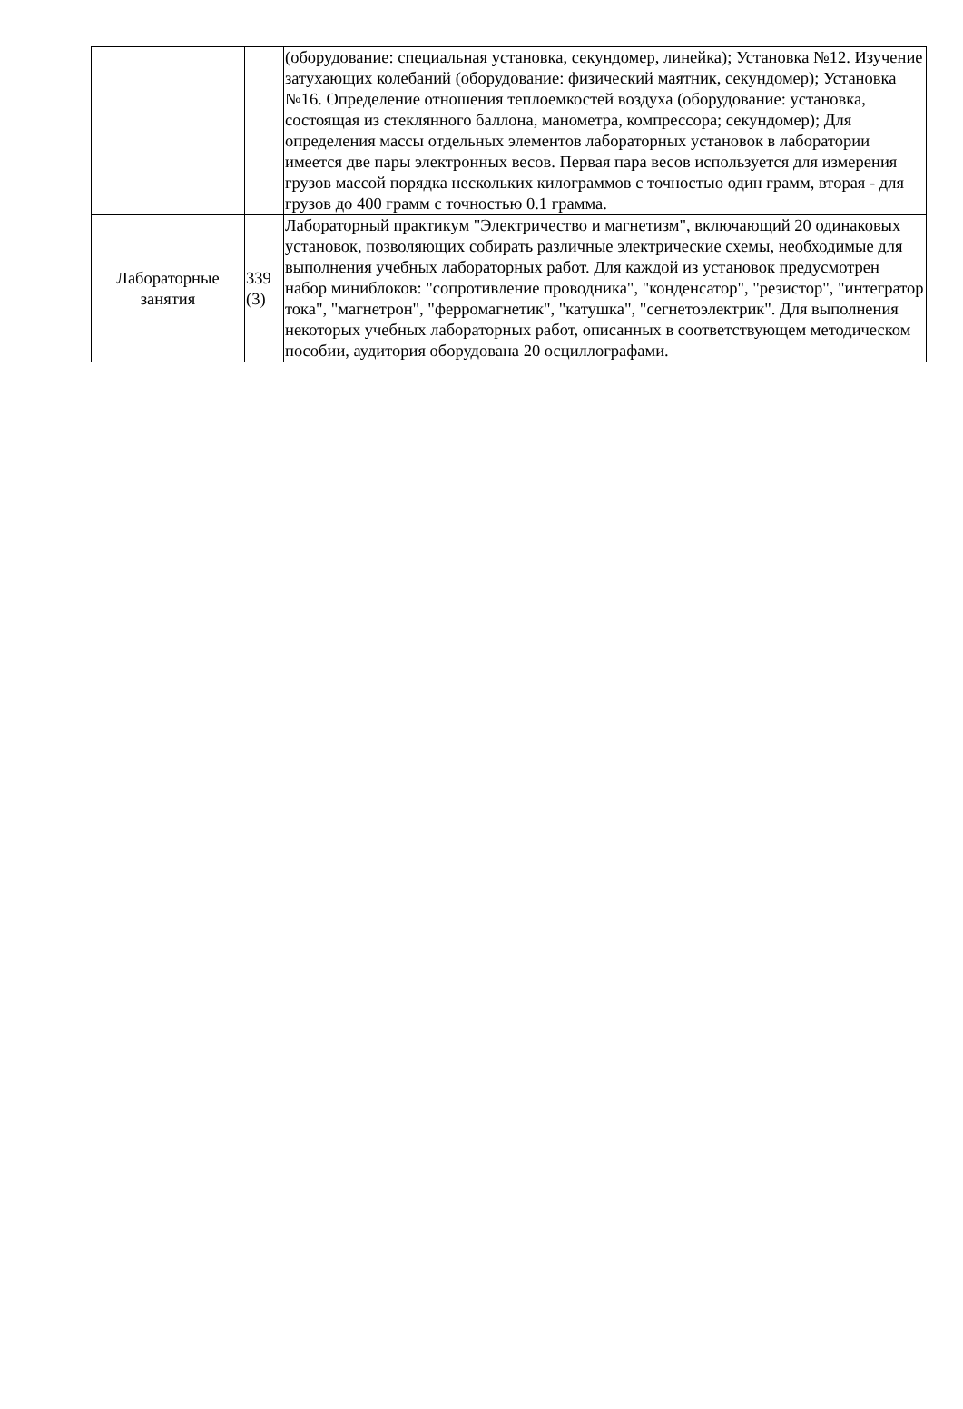| | | (оборудование: специальная установка, секундомер, линейка); Установка №12. Изучение затухающих колебаний (оборудование: физический маятник, секундомер); Установка №16. Определение отношения теплоемкостей воздуха (оборудование: установка, состоящая из стеклянного баллона, манометра, компрессора; секундомер); Для определения массы отдельных элементов лабораторных установок в лаборатории имеется две пары электронных весов. Первая пара весов используется для измерения грузов массой порядка нескольких килограммов с точностью один грамм, вторая - для грузов до 400 грамм с точностью 0.1 грамма. |
| Лабораторные занятия | 339 (3) | Лабораторный практикум "Электричество и магнетизм", включающий 20 одинаковых установок, позволяющих собирать различные электрические схемы, необходимые для выполнения учебных лабораторных работ. Для каждой из установок предусмотрен набор миниблоков: "сопротивление проводника", "конденсатор", "резистор", "интегратор тока", "магнетрон", "ферромагнетик", "катушка", "сегнетоэлектрик". Для выполнения некоторых учебных лабораторных работ, описанных в соответствующем методическом пособии, аудитория оборудована 20 осциллографами. |